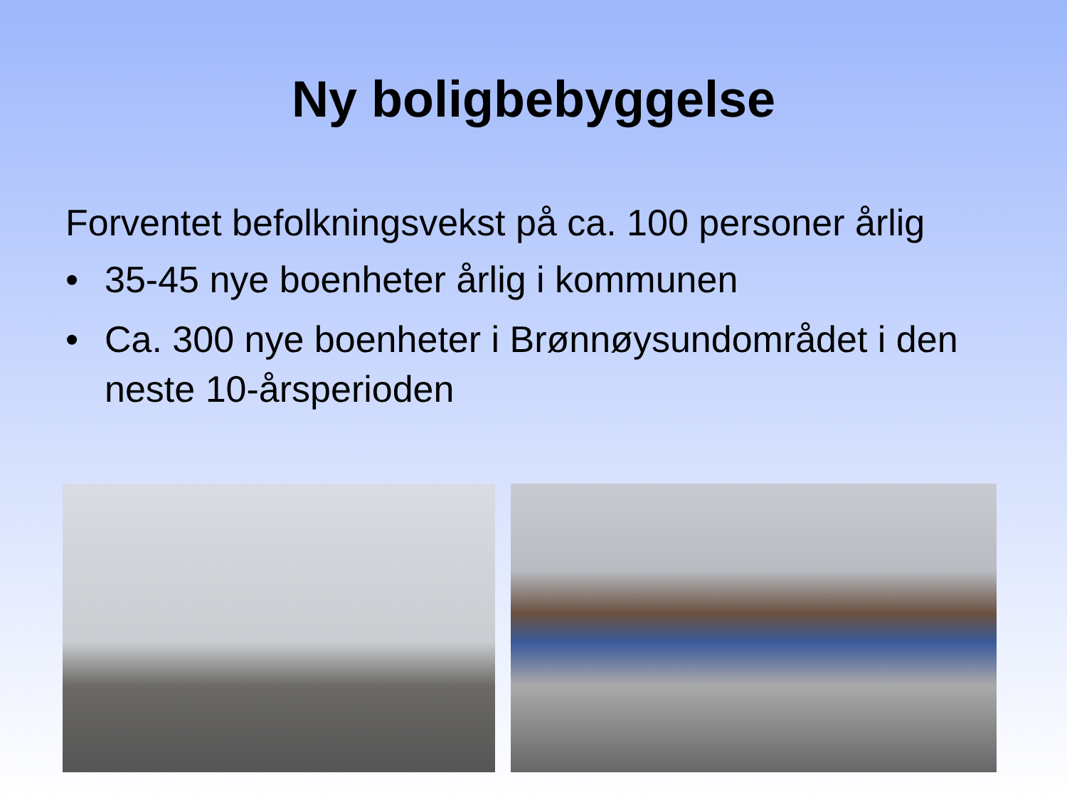Ny boligbebyggelse
Forventet befolkningsvekst på ca. 100 personer årlig
• 35-45 nye boenheter årlig i kommunen
• Ca. 300 nye boenheter i Brønnøysundområdet i den neste 10-årsperioden